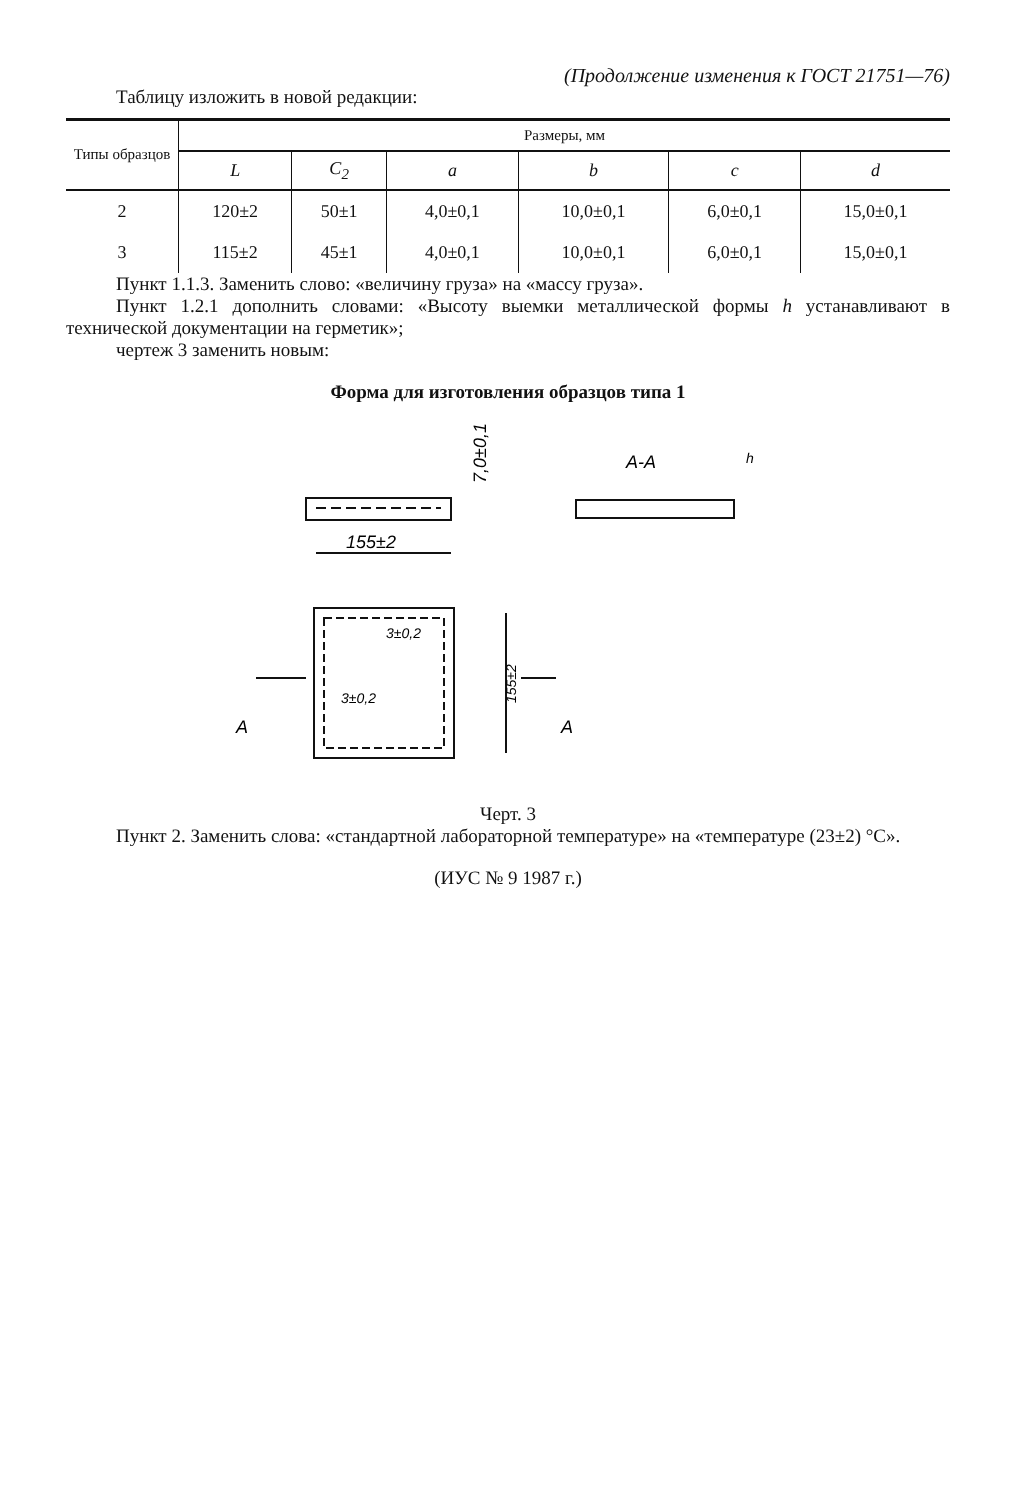(Продолжение изменения к ГОСТ 21751—76)
Таблицу изложить в новой редакции:
| Типы образцов | Размеры, мм | | | | | |
| --- | --- | --- | --- | --- | --- | --- |
| | L | C<sub>2</sub> | a | b | c | d |
| 2 | 120±2 | 50±1 | 4,0±0,1 | 10,0±0,1 | 6,0±0,1 | 15,0±0,1 |
| 3 | 115±2 | 45±1 | 4,0±0,1 | 10,0±0,1 | 6,0±0,1 | 15,0±0,1 |
Пункт 1.1.3. Заменить слово: «величину груза» на «массу груза».
Пункт 1.2.1 дополнить словами: «Высоту выемки металлической формы h устанавливают в технической документации на герметик»;
чертеж 3 заменить новым:
Форма для изготовления образцов типа 1
155±2
A-A
7,0±0,1
A
A
3±0,2
3±0,2
155±2
h
Черт. 3
Пункт 2. Заменить слова: «стандартной лабораторной температуре» на «температуре (23±2) °С».
(ИУС № 9 1987 г.)